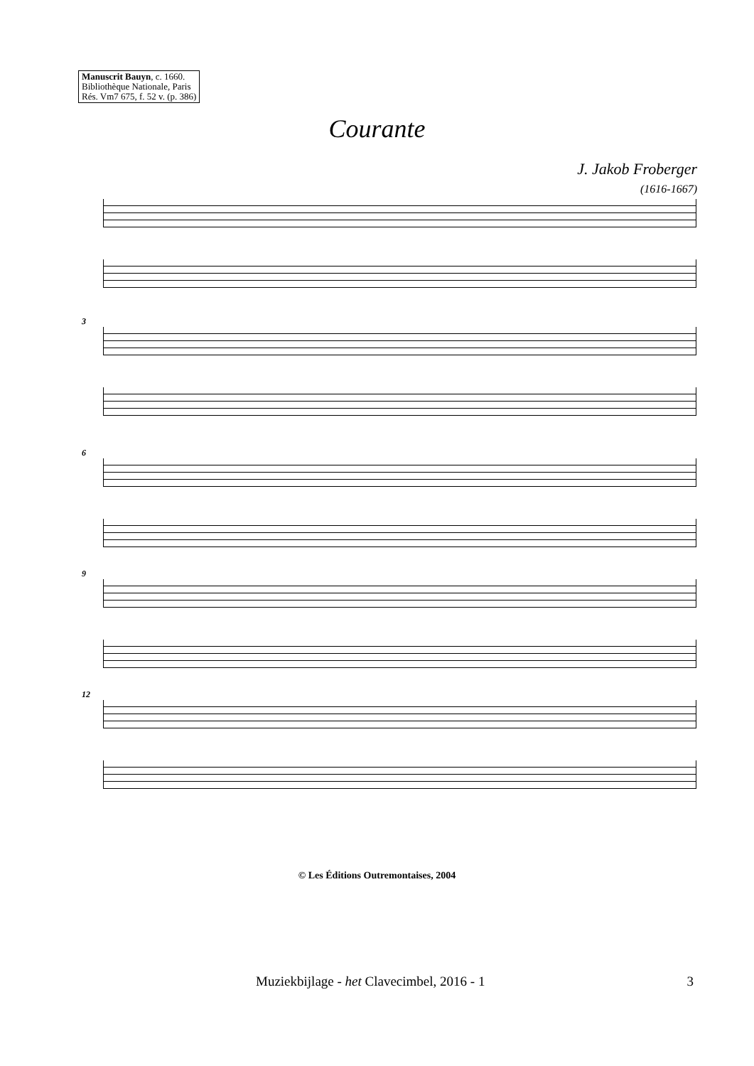Manuscrit Bauyn, c. 1660.
Bibliothèque Nationale, Paris
Rés. Vm7 675, f. 52 v. (p. 386)
Courante
J. Jakob Froberger
(1616-1667)
3
6
9
12
© Les Éditions Outremontaises, 2004
Muziekbijlage - het Clavecimbel, 2016 - 1
3